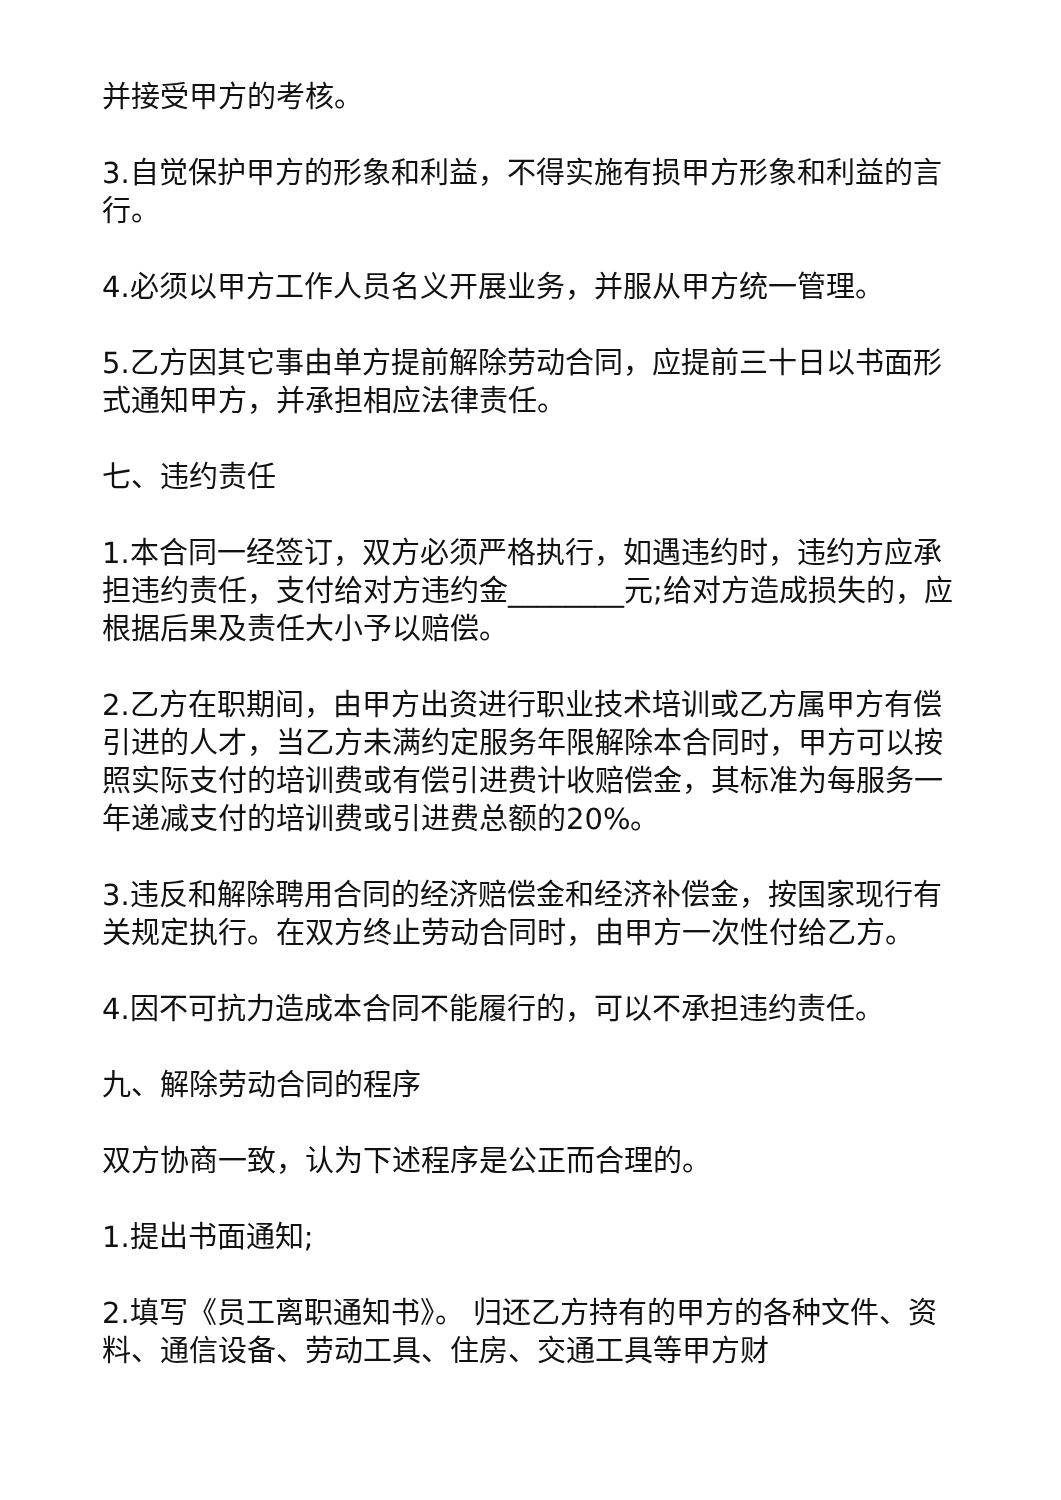并接受甲方的考核。
3.自觉保护甲方的形象和利益，不得实施有损甲方形象和利益的言行。
4.必须以甲方工作人员名义开展业务，并服从甲方统一管理。
5.乙方因其它事由单方提前解除劳动合同，应提前三十日以书面形式通知甲方，并承担相应法律责任。
七、违约责任
1.本合同一经签订，双方必须严格执行，如遇违约时，违约方应承担违约责任，支付给对方违约金________元;给对方造成损失的，应根据后果及责任大小予以赔偿。
2.乙方在职期间，由甲方出资进行职业技术培训或乙方属甲方有偿引进的人才，当乙方未满约定服务年限解除本合同时，甲方可以按照实际支付的培训费或有偿引进费计收赔偿金，其标准为每服务一年递减支付的培训费或引进费总额的20%。
3.违反和解除聘用合同的经济赔偿金和经济补偿金，按国家现行有关规定执行。在双方终止劳动合同时，由甲方一次性付给乙方。
4.因不可抗力造成本合同不能履行的，可以不承担违约责任。
九、解除劳动合同的程序
双方协商一致，认为下述程序是公正而合理的。
1.提出书面通知;
2.填写《员工离职通知书》。 归还乙方持有的甲方的各种文件、资料、通信设备、劳动工具、住房、交通工具等甲方财